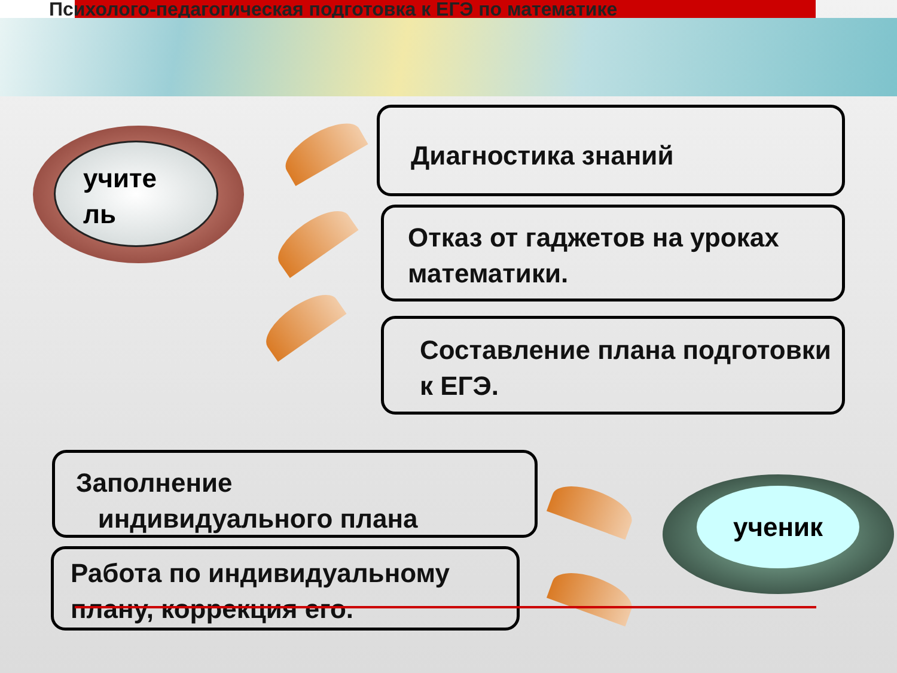Психолого-педагогическая подготовка к ЕГЭ по математике
учите
ль
Диагностика знаний
Отказ от гаджетов на уроках математики.
Составление плана подготовки к ЕГЭ.
Заполнение
индивидуального плана
Работа по индивидуальному плану, коррекция его.
ученик